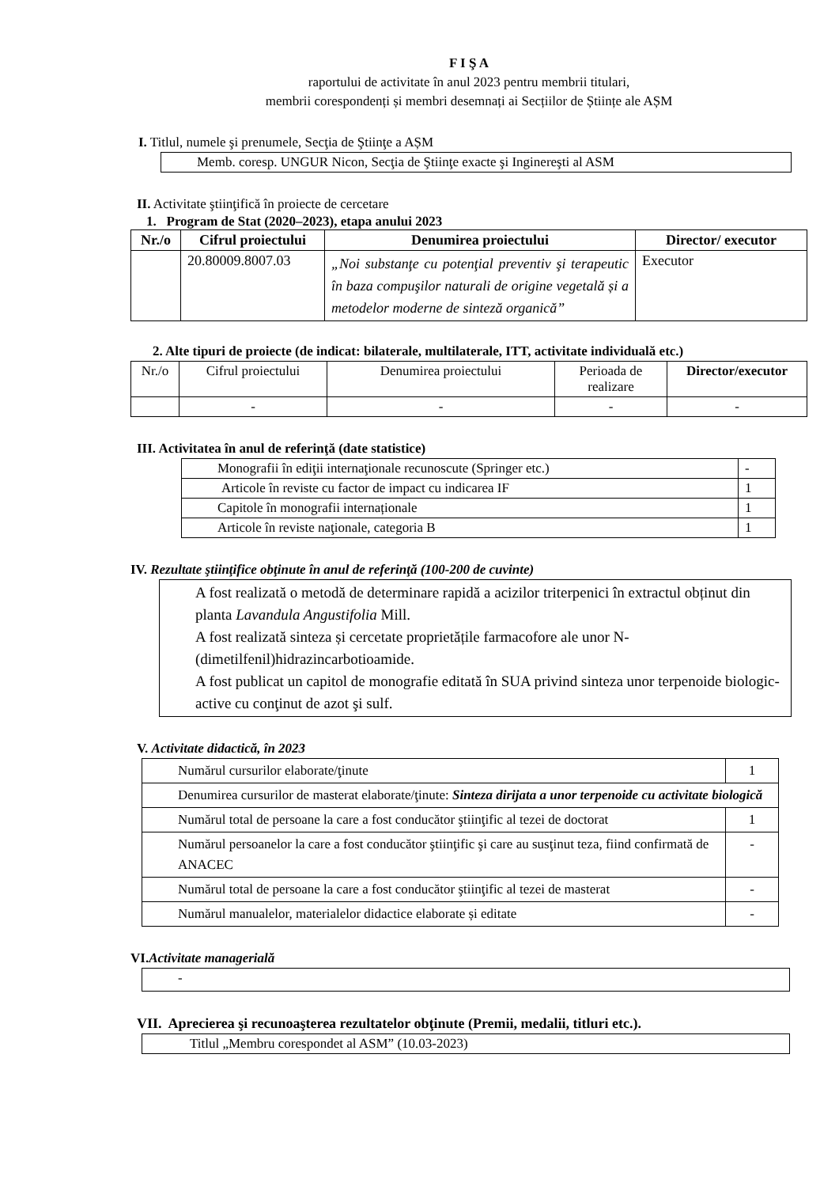F I Ş A
raportului de activitate în anul 2023 pentru membrii titulari,
membrii corespondenți și membri desemnați ai Secțiilor de Științe ale AȘM
I. Titlul, numele şi prenumele, Secţia de Ştiinţe a AȘM
| Memb. coresp. UNGUR Nicon, Secţia de Ştiinţe exacte şi Inginereşti al ASM |
II. Activitate ştiinţifică în proiecte de cercetare
1. Program de Stat (2020–2023), etapa anului 2023
| Nr./o | Cifrul proiectului | Denumirea proiectului | Director/ executor |
| --- | --- | --- | --- |
| | 20.80009.8007.03 | „Noi substanţe cu potenţial preventiv şi terapeutic în baza compuşilor naturali de origine vegetală și a metodelor moderne de sinteză organică” | Executor |
2. Alte tipuri de proiecte (de indicat: bilaterale, multilaterale, ITT, activitate individuală etc.)
| Nr./o | Cifrul proiectului | Denumirea proiectului | Perioada de realizare | Director/executor |
| | - | - | - | - |
III. Activitatea în anul de referinţă (date statistice)
| Monografii în ediţii internaţionale recunoscute (Springer etc.) | - |
| Articole în reviste cu factor de impact cu indicarea IF | 1 |
| Capitole în monografii internaționale | 1 |
| Articole în reviste naţionale, categoria B | 1 |
IV. Rezultate ştiinţifice obţinute în anul de referinţă (100-200 de cuvinte)
| A fost realizată o metodă de determinare rapidă a acizilor triterpenici în extractul obținut din planta Lavandula Angustifolia Mill. A fost realizată sinteza și cercetate proprietățile farmacofore ale unor N-(dimetilfenil)hidrazincarbotioamide. A fost publicat un capitol de monografie editată în SUA privind sinteza unor terpenoide biologic-active cu conţinut de azot şi sulf. |
V. Activitate didactică, în 2023
| Numărul cursurilor elaborate/ţinute | 1 |
| Denumirea cursurilor de masterat elaborate/ţinute: Sinteza dirijata a unor terpenoide cu activitate biologică | |
| Numărul total de persoane la care a fost conducător ştiinţific al tezei de doctorat | 1 |
| Numărul persoanelor la care a fost conducător ştiinţific şi care au susţinut teza, fiind confirmată de ANACEC | - |
| Numărul total de persoane la care a fost conducător ştiinţific al tezei de masterat | - |
| Numărul manualelor, materialelor didactice elaborate și editate | - |
VI.Activitate managerială
| - |
VII. Aprecierea şi recunoaşterea rezultatelor obţinute (Premii, medalii, titluri etc.).
| Titlul „Membru corespondet al ASM” (10.03-2023) |